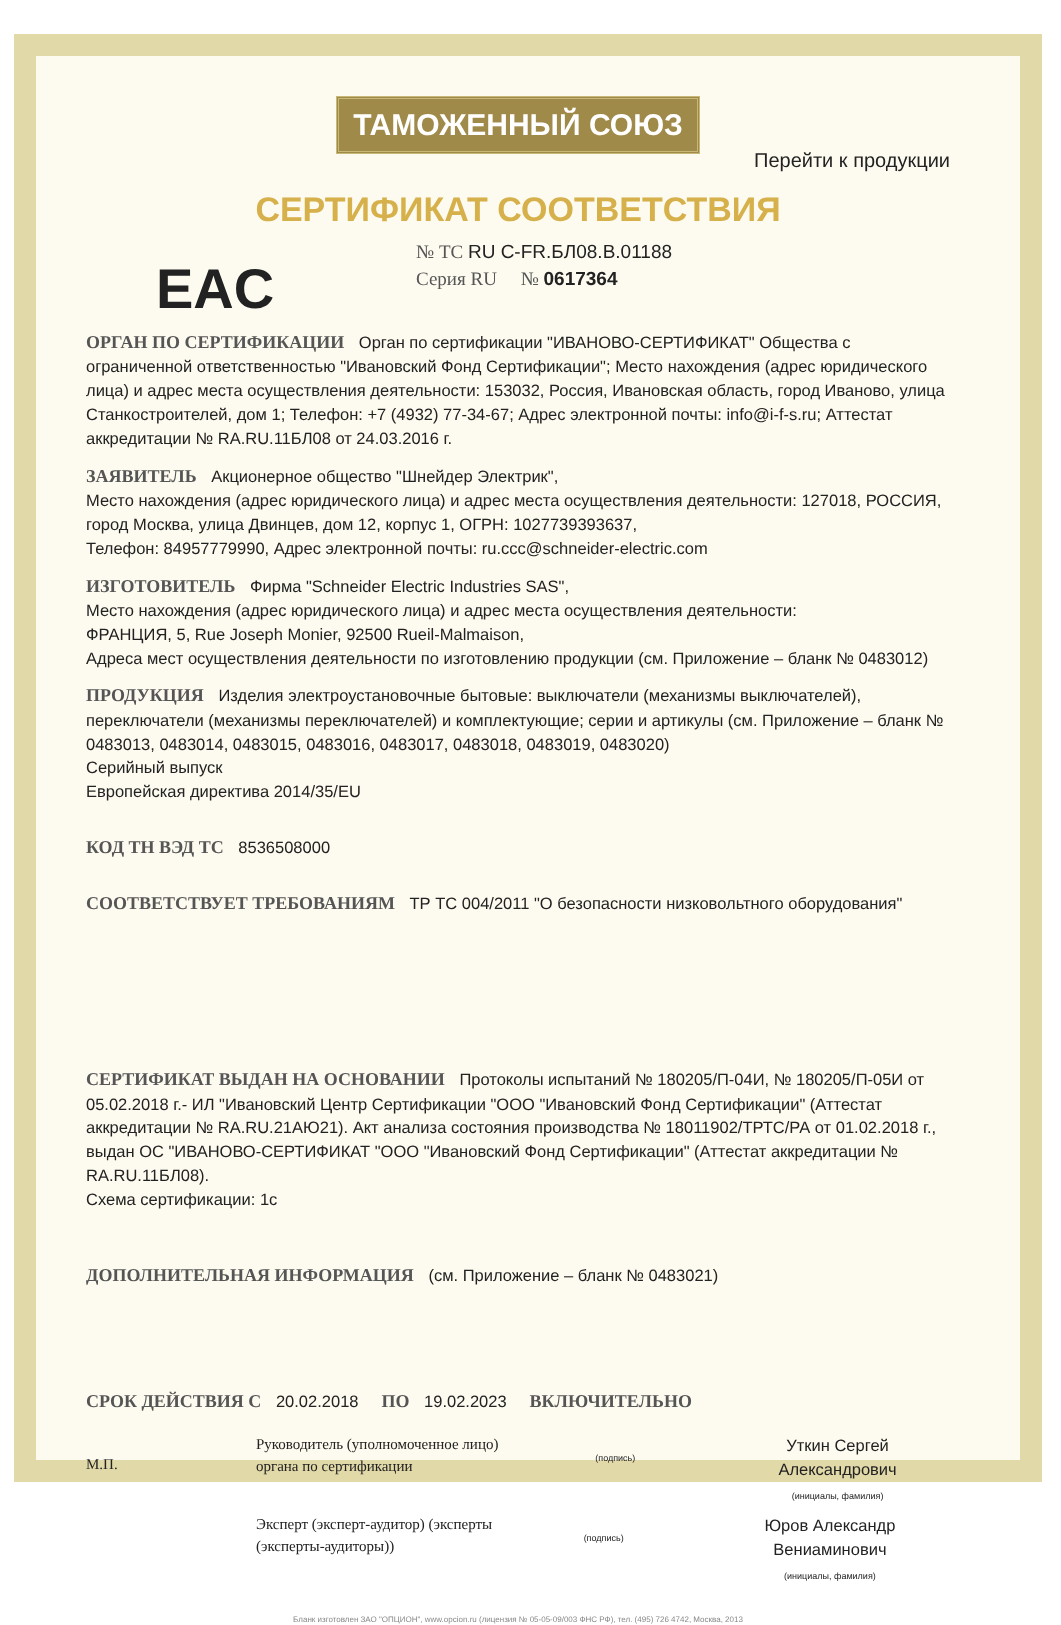ТАМОЖЕННЫЙ СОЮЗ
Перейти к продукции
СЕРТИФИКАТ СООТВЕТСТВИЯ
EAC
№ ТС RU C-FR.БЛ08.В.01188
Серия RU № 0617364
ОРГАН ПО СЕРТИФИКАЦИИ Орган по сертификации "ИВАНОВО-СЕРТИФИКАТ" Общества с ограниченной ответственностью "Ивановский Фонд Сертификации"; Место нахождения (адрес юридического лица) и адрес места осуществления деятельности: 153032, Россия, Ивановская область, город Иваново, улица Станкостроителей, дом 1; Телефон: +7 (4932) 77-34-67; Адрес электронной почты: info@i-f-s.ru; Аттестат аккредитации № RA.RU.11БЛ08 от 24.03.2016 г.
ЗАЯВИТЕЛЬ Акционерное общество "Шнейдер Электрик",
Место нахождения (адрес юридического лица) и адрес места осуществления деятельности: 127018, РОССИЯ, город Москва, улица Двинцев, дом 12, корпус 1, ОГРН: 1027739393637,
Телефон: 84957779990, Адрес электронной почты: ru.ccc@schneider-electric.com
ИЗГОТОВИТЕЛЬ Фирма "Schneider Electric Industries SAS",
Место нахождения (адрес юридического лица) и адрес места осуществления деятельности:
ФРАНЦИЯ, 5, Rue Joseph Monier, 92500 Rueil-Malmaison,
Адреса мест осуществления деятельности по изготовлению продукции (см. Приложение – бланк № 0483012)
ПРОДУКЦИЯ Изделия электроустановочные бытовые: выключатели (механизмы выключателей), переключатели (механизмы переключателей) и комплектующие; серии и артикулы (см. Приложение – бланк № 0483013, 0483014, 0483015, 0483016, 0483017, 0483018, 0483019, 0483020)
Серийный выпуск
Европейская директива 2014/35/EU
КОД ТН ВЭД ТС 8536508000
СООТВЕТСТВУЕТ ТРЕБОВАНИЯМ ТР ТС 004/2011 "О безопасности низковольтного оборудования"
СЕРТИФИКАТ ВЫДАН НА ОСНОВАНИИ Протоколы испытаний № 180205/П-04И, № 180205/П-05И от 05.02.2018 г.- ИЛ "Ивановский Центр Сертификации "ООО "Ивановский Фонд Сертификации" (Аттестат аккредитации № RA.RU.21АЮ21). Акт анализа состояния производства № 18011902/ТРТС/РА от 01.02.2018 г., выдан ОС "ИВАНОВО-СЕРТИФИКАТ "ООО "Ивановский Фонд Сертификации" (Аттестат аккредитации № RA.RU.11БЛ08).
Схема сертификации: 1с
ДОПОЛНИТЕЛЬНАЯ ИНФОРМАЦИЯ (см. Приложение – бланк № 0483021)
СРОК ДЕЙСТВИЯ С 20.02.2018 ПО 19.02.2023 ВКЛЮЧИТЕЛЬНО
М.П.
Руководитель (уполномоченное лицо) органа по сертификации
(подпись)
Уткин Сергей Александрович
(инициалы, фамилия)
Эксперт (эксперт-аудитор) (эксперты (эксперты-аудиторы))
(подпись)
Юров Александр Вениаминович
(инициалы, фамилия)
Бланк изготовлен ЗАО "ОПЦИОН", www.opcion.ru (лицензия № 05-05-09/003 ФНС РФ), тел. (495) 726 4742, Москва, 2013